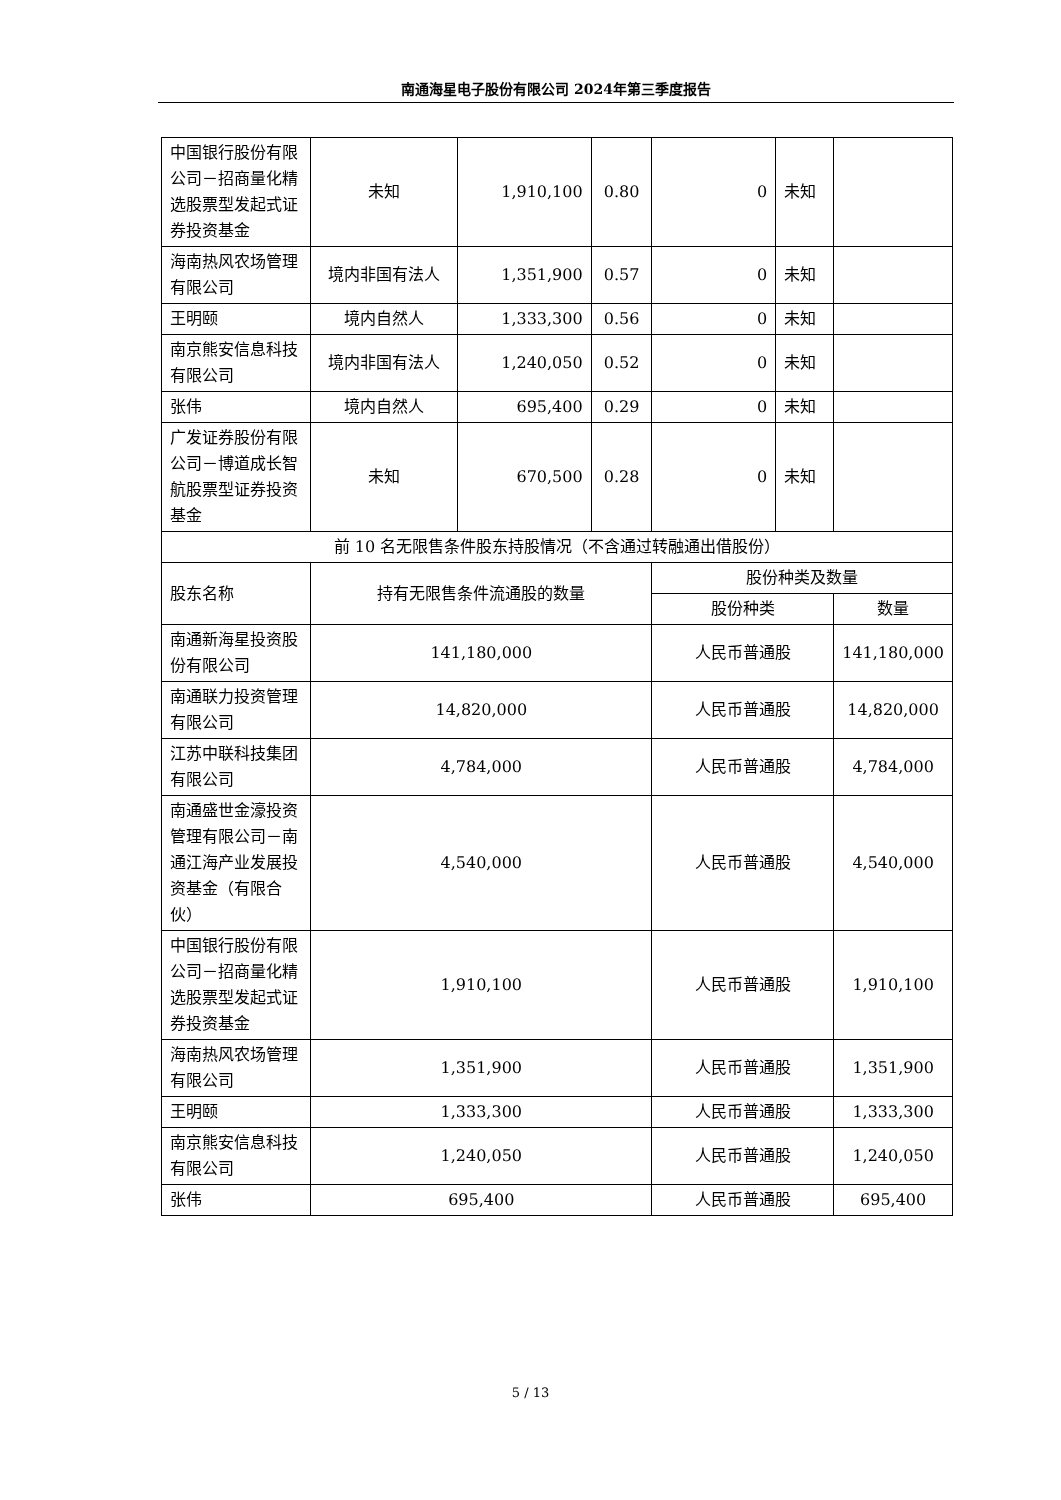南通海星电子股份有限公司 2024年第三季度报告
| 中国银行股份有限公司－招商量化精选股票型发起式证券投资基金 | 未知 | 1,910,100 | 0.80 | 0 | 未知 | |
| 海南热风农场管理有限公司 | 境内非国有法人 | 1,351,900 | 0.57 | 0 | 未知 | |
| 王明颐 | 境内自然人 | 1,333,300 | 0.56 | 0 | 未知 | |
| 南京熊安信息科技有限公司 | 境内非国有法人 | 1,240,050 | 0.52 | 0 | 未知 | |
| 张伟 | 境内自然人 | 695,400 | 0.29 | 0 | 未知 | |
| 广发证券股份有限公司－博道成长智航股票型证券投资基金 | 未知 | 670,500 | 0.28 | 0 | 未知 | |
| 前 10 名无限售条件股东持股情况（不含通过转融通出借股份） | | | | | | |
| 股东名称 | 持有无限售条件流通股的数量 | | | 股份种类及数量 | | |
| | | | | 股份种类 | | 数量 |
| 南通新海星投资股份有限公司 | 141,180,000 | | | 人民币普通股 | | 141,180,000 |
| 南通联力投资管理有限公司 | 14,820,000 | | | 人民币普通股 | | 14,820,000 |
| 江苏中联科技集团有限公司 | 4,784,000 | | | 人民币普通股 | | 4,784,000 |
| 南通盛世金濠投资管理有限公司－南通江海产业发展投资基金（有限合伙） | 4,540,000 | | | 人民币普通股 | | 4,540,000 |
| 中国银行股份有限公司－招商量化精选股票型发起式证券投资基金 | 1,910,100 | | | 人民币普通股 | | 1,910,100 |
| 海南热风农场管理有限公司 | 1,351,900 | | | 人民币普通股 | | 1,351,900 |
| 王明颐 | 1,333,300 | | | 人民币普通股 | | 1,333,300 |
| 南京熊安信息科技有限公司 | 1,240,050 | | | 人民币普通股 | | 1,240,050 |
| 张伟 | 695,400 | | | 人民币普通股 | | 695,400 |
5 / 13